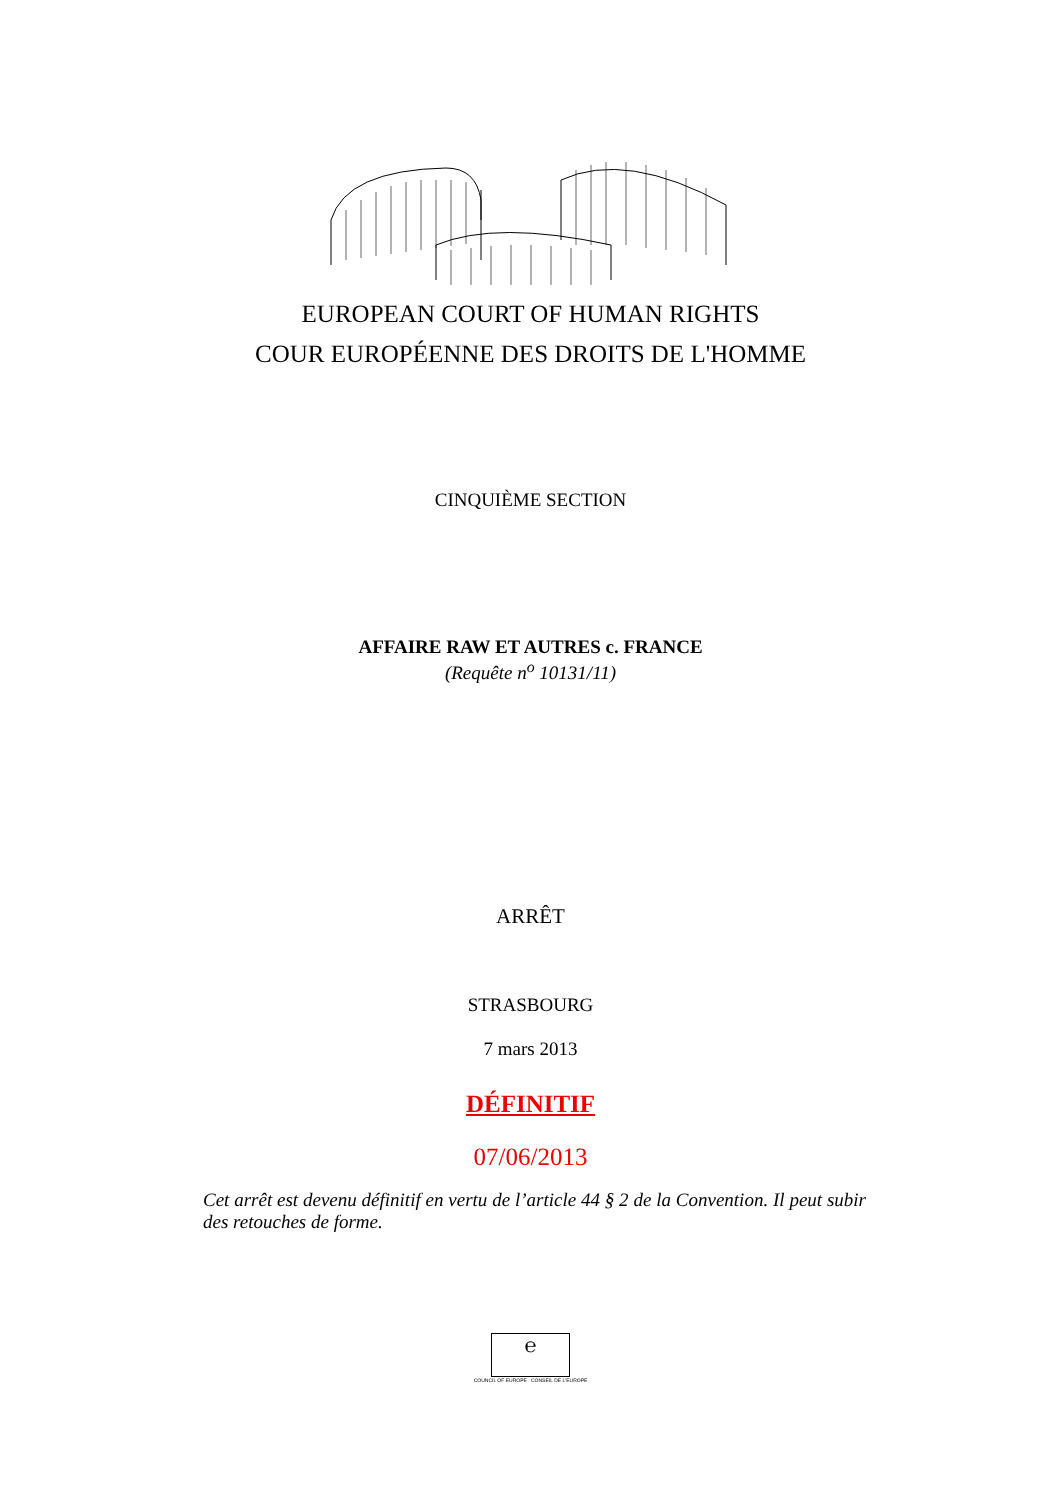EUROPEAN COURT OF HUMAN RIGHTS
COUR EUROPÉENNE DES DROITS DE L'HOMME
CINQUIÈME SECTION
AFFAIRE RAW ET AUTRES c. FRANCE
(Requête n<sup>o</sup> 10131/11)
ARRÊT
STRASBOURG
7 mars 2013
DÉFINITIF
07/06/2013
Cet arrêt est devenu définitif en vertu de l’article 44 § 2 de la Convention. Il peut subir des retouches de forme.
℮
COUNCIL OF EUROPE CONSEIL DE L'EUROPE